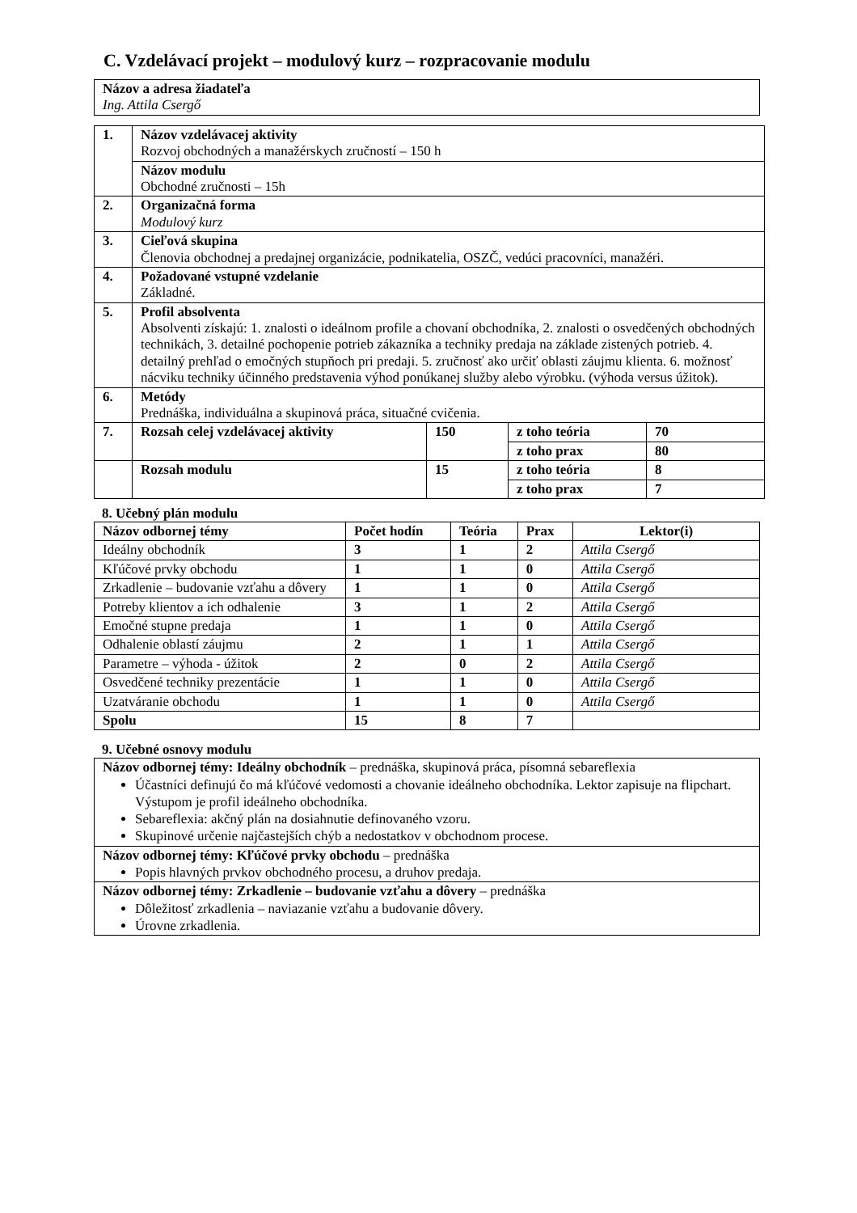C. Vzdelávací projekt – modulový kurz – rozpracovanie modulu
| Názov a adresa žiadateľa Ing. Attila Csergő |
| 1. | Názov vzdelávacej aktivity Rozvoj obchodných a manažérskych zručností – 150 h | | | |
| | Názov modulu Obchodné zručnosti – 15h | | | |
| 2. | Organizačná forma Modulový kurz | | | |
| 3. | Cieľová skupina Členovia obchodnej a predajnej organizácie, podnikatelia, OSZČ, vedúci pracovníci, manažéri. | | | |
| 4. | Požadované vstupné vzdelanie Základné. | | | |
| 5. | Profil absolventa Absolventi získajú: 1. znalosti o ideálnom profile a chovaní obchodníka, 2. znalosti o osvedčených obchodných technikách, 3. detailné pochopenie potrieb zákazníka a techniky predaja na základe zistených potrieb. 4. detailný prehľad o emočných stupňoch pri predaji. 5. zručnosť ako určiť oblasti záujmu klienta. 6. možnosť nácviku techniky účinného predstavenia výhod ponúkanej služby alebo výrobku. (výhoda versus úžitok). | | | |
| 6. | Metódy Prednáška, individuálna a skupinová práca, situačné cvičenia. | | | |
| 7. | Rozsah celej vzdelávacej aktivity | 150 | z toho teória | 70 |
| | | | z toho prax | 80 |
| | Rozsah modulu | 15 | z toho teória | 8 |
| | | | z toho prax | 7 |
8. Učebný plán modulu
| Názov odbornej témy | Počet hodín | Teória | Prax | Lektor(i) |
| --- | --- | --- | --- | --- |
| Ideálny obchodník | 3 | 1 | 2 | Attila Csergő |
| Kľúčové prvky obchodu | 1 | 1 | 0 | Attila Csergő |
| Zrkadlenie – budovanie vzťahu a dôvery | 1 | 1 | 0 | Attila Csergő |
| Potreby klientov a ich odhalenie | 3 | 1 | 2 | Attila Csergő |
| Emočné stupne predaja | 1 | 1 | 0 | Attila Csergő |
| Odhalenie oblastí záujmu | 2 | 1 | 1 | Attila Csergő |
| Parametre – výhoda - úžitok | 2 | 0 | 2 | Attila Csergő |
| Osvedčené techniky prezentácie | 1 | 1 | 0 | Attila Csergő |
| Uzatváranie obchodu | 1 | 1 | 0 | Attila Csergő |
| Spolu | 15 | 8 | 7 | |
9. Učebné osnovy modulu
| Názov odbornej témy: Ideálny obchodník – prednáška, skupinová práca, písomná sebareflexia Účastníci definujú čo má kľúčové vedomosti a chovanie ideálneho obchodníka. Lektor zapisuje na flipchart. Výstupom je profil ideálneho obchodníka. Sebareflexia: akčný plán na dosiahnutie definovaného vzoru. Skupinové určenie najčastejších chýb a nedostatkov v obchodnom procese. |
| Názov odbornej témy: Kľúčové prvky obchodu – prednáška Popis hlavných prvkov obchodného procesu, a druhov predaja. |
| Názov odbornej témy: Zrkadlenie – budovanie vzťahu a dôvery – prednáška Dôležitosť zrkadlenia – naviazanie vzťahu a budovanie dôvery. Úrovne zrkadlenia. |